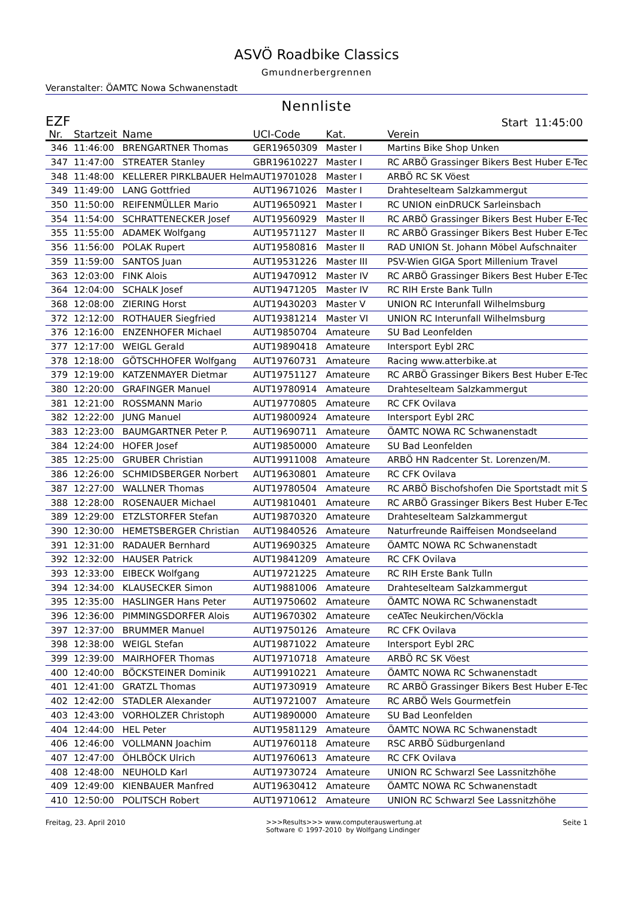ASVÖ Roadbike Classics
Gmundnerbergrennen
Veranstalter: ÖAMTC Nowa Schwanenstadt
Nennliste
EZF Start 11:45:00
| Nr. | Startzeit | Name | UCI-Code | Kat. | Verein |
| --- | --- | --- | --- | --- | --- |
| 346 | 11:46:00 | BRENGARTNER Thomas | GER19650309 | Master I | Martins Bike Shop Unken |
| 347 | 11:47:00 | STREATER Stanley | GBR19610227 | Master I | RC ARBÖ Grassinger Bikers Best Huber E-Tec |
| 348 | 11:48:00 | KELLERER PIRKLBAUER Helm | AUT19701028 | Master I | ARBÖ RC SK Vöest |
| 349 | 11:49:00 | LANG Gottfried | AUT19671026 | Master I | Drahteselteam Salzkammergut |
| 350 | 11:50:00 | REIFENMÜLLER Mario | AUT19650921 | Master I | RC UNION einDRUCK Sarleinsbach |
| 354 | 11:54:00 | SCHRATTENECKER Josef | AUT19560929 | Master II | RC ARBÖ Grassinger Bikers Best Huber E-Tec |
| 355 | 11:55:00 | ADAMEK Wolfgang | AUT19571127 | Master II | RC ARBÖ Grassinger Bikers Best Huber E-Tec |
| 356 | 11:56:00 | POLAK Rupert | AUT19580816 | Master II | RAD UNION St. Johann Möbel Aufschnaiter |
| 359 | 11:59:00 | SANTOS Juan | AUT19531226 | Master III | PSV-Wien GIGA Sport Millenium Travel |
| 363 | 12:03:00 | FINK Alois | AUT19470912 | Master IV | RC ARBÖ Grassinger Bikers Best Huber E-Tec |
| 364 | 12:04:00 | SCHALK Josef | AUT19471205 | Master IV | RC RIH Erste Bank Tulln |
| 368 | 12:08:00 | ZIERING Horst | AUT19430203 | Master V | UNION RC Interunfall Wilhelmsburg |
| 372 | 12:12:00 | ROTHAUER Siegfried | AUT19381214 | Master VI | UNION RC Interunfall Wilhelmsburg |
| 376 | 12:16:00 | ENZENHOFER Michael | AUT19850704 | Amateure | SU Bad Leonfelden |
| 377 | 12:17:00 | WEIGL Gerald | AUT19890418 | Amateure | Intersport Eybl 2RC |
| 378 | 12:18:00 | GÖTSCHHOFER Wolfgang | AUT19760731 | Amateure | Racing www.atterbike.at |
| 379 | 12:19:00 | KATZENMAYER Dietmar | AUT19751127 | Amateure | RC ARBÖ Grassinger Bikers Best Huber E-Tec |
| 380 | 12:20:00 | GRAFINGER Manuel | AUT19780914 | Amateure | Drahteselteam Salzkammergut |
| 381 | 12:21:00 | ROSSMANN Mario | AUT19770805 | Amateure | RC CFK Ovilava |
| 382 | 12:22:00 | JUNG Manuel | AUT19800924 | Amateure | Intersport Eybl 2RC |
| 383 | 12:23:00 | BAUMGARTNER Peter P. | AUT19690711 | Amateure | ÖAMTC NOWA RC Schwanenstadt |
| 384 | 12:24:00 | HOFER Josef | AUT19850000 | Amateure | SU Bad Leonfelden |
| 385 | 12:25:00 | GRUBER Christian | AUT19911008 | Amateure | ARBÖ HN Radcenter St. Lorenzen/M. |
| 386 | 12:26:00 | SCHMIDSBERGER Norbert | AUT19630801 | Amateure | RC CFK Ovilava |
| 387 | 12:27:00 | WALLNER Thomas | AUT19780504 | Amateure | RC ARBÖ Bischofshofen Die Sportstadt mit S |
| 388 | 12:28:00 | ROSENAUER Michael | AUT19810401 | Amateure | RC ARBÖ Grassinger Bikers Best Huber E-Tec |
| 389 | 12:29:00 | ETZLSTORFER Stefan | AUT19870320 | Amateure | Drahteselteam Salzkammergut |
| 390 | 12:30:00 | HEMETSBERGER Christian | AUT19840526 | Amateure | Naturfreunde Raiffeisen Mondseeland |
| 391 | 12:31:00 | RADAUER Bernhard | AUT19690325 | Amateure | ÖAMTC NOWA RC Schwanenstadt |
| 392 | 12:32:00 | HAUSER Patrick | AUT19841209 | Amateure | RC CFK Ovilava |
| 393 | 12:33:00 | EIBECK Wolfgang | AUT19721225 | Amateure | RC RIH Erste Bank Tulln |
| 394 | 12:34:00 | KLAUSECKER Simon | AUT19881006 | Amateure | Drahteselteam Salzkammergut |
| 395 | 12:35:00 | HASLINGER Hans Peter | AUT19750602 | Amateure | ÖAMTC NOWA RC Schwanenstadt |
| 396 | 12:36:00 | PIMMINGSDORFER Alois | AUT19670302 | Amateure | ceATec Neukirchen/Vöckla |
| 397 | 12:37:00 | BRUMMER Manuel | AUT19750126 | Amateure | RC CFK Ovilava |
| 398 | 12:38:00 | WEIGL Stefan | AUT19871022 | Amateure | Intersport Eybl 2RC |
| 399 | 12:39:00 | MAIRHOFER Thomas | AUT19710718 | Amateure | ARBÖ RC SK Vöest |
| 400 | 12:40:00 | BÖCKSTEINER Dominik | AUT19910221 | Amateure | ÖAMTC NOWA RC Schwanenstadt |
| 401 | 12:41:00 | GRATZL Thomas | AUT19730919 | Amateure | RC ARBÖ Grassinger Bikers Best Huber E-Tec |
| 402 | 12:42:00 | STADLER Alexander | AUT19721007 | Amateure | RC ARBÖ Wels Gourmetfein |
| 403 | 12:43:00 | VORHOLZER Christoph | AUT19890000 | Amateure | SU Bad Leonfelden |
| 404 | 12:44:00 | HEL Peter | AUT19581129 | Amateure | ÖAMTC NOWA RC Schwanenstadt |
| 406 | 12:46:00 | VOLLMANN Joachim | AUT19760118 | Amateure | RSC ARBÖ Südburgenland |
| 407 | 12:47:00 | ÖHLBÖCK Ulrich | AUT19760613 | Amateure | RC CFK Ovilava |
| 408 | 12:48:00 | NEUHOLD Karl | AUT19730724 | Amateure | UNION RC Schwarzl See Lassnitzhöhe |
| 409 | 12:49:00 | KIENBAUER Manfred | AUT19630412 | Amateure | ÖAMTC NOWA RC Schwanenstadt |
| 410 | 12:50:00 | POLITSCH Robert | AUT19710612 | Amateure | UNION RC Schwarzl See Lassnitzhöhe |
Freitag, 23. April 2010 >>>Results>>> www.computerauswertung.at
Software © 1997-2010 by Wolfgang Lindinger
Seite 1